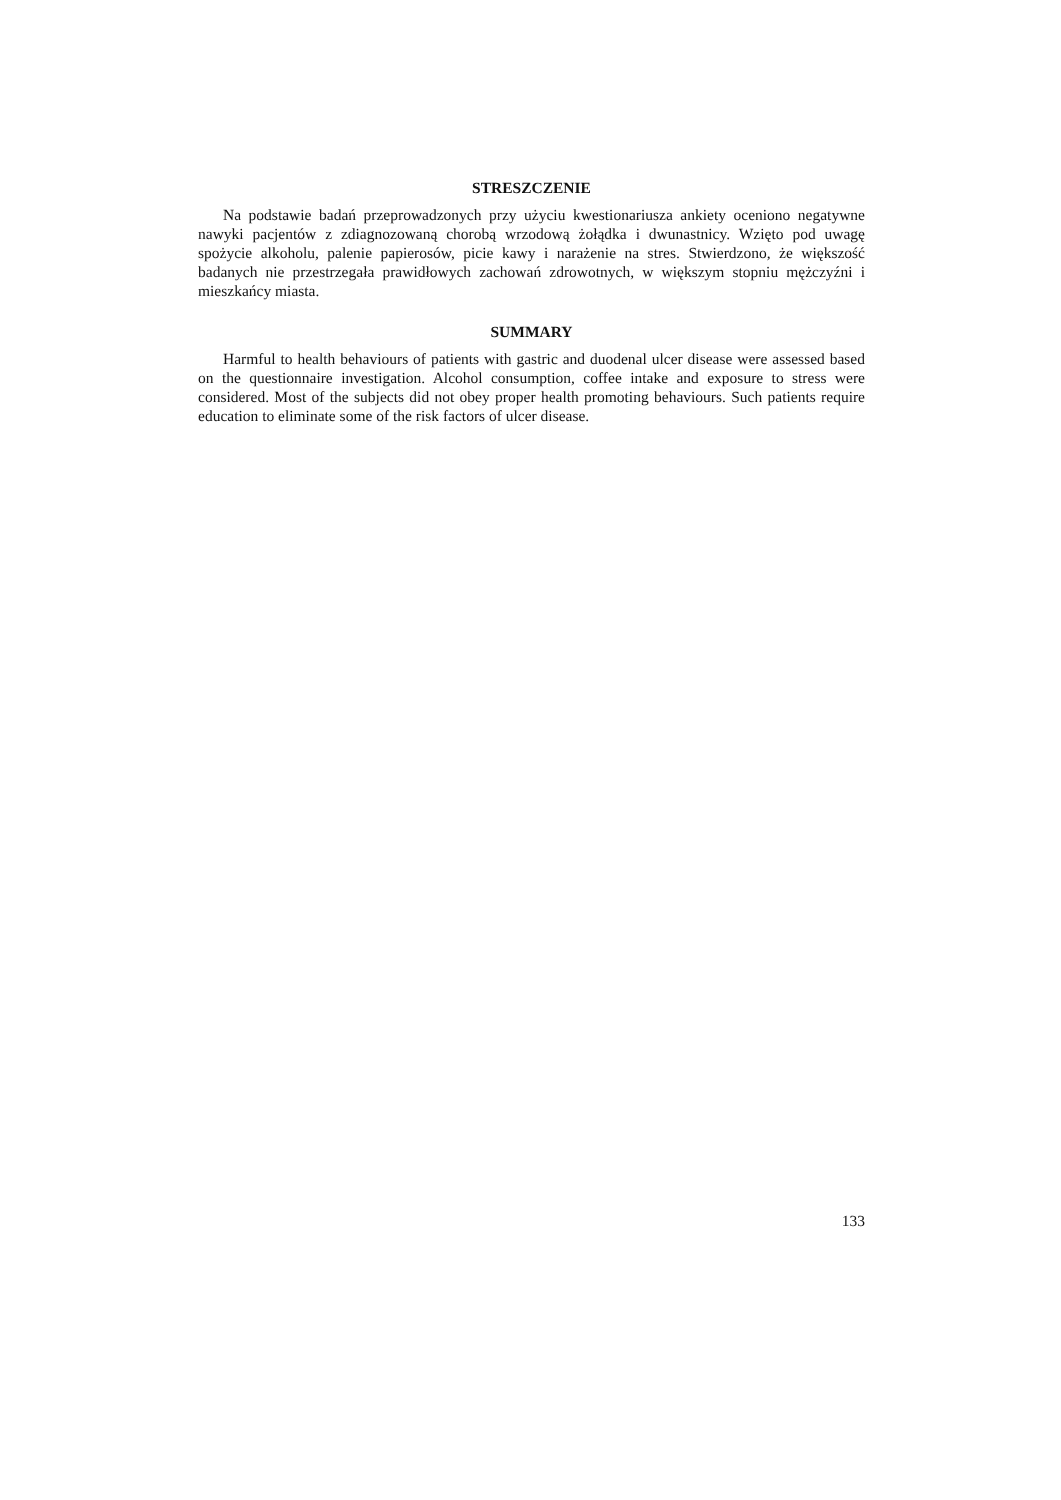STRESZCZENIE
Na podstawie badań przeprowadzonych przy użyciu kwestionariusza ankiety oceniono negatywne nawyki pacjentów z zdiagnozowaną chorobą wrzodową żołądka i dwunastnicy. Wzięto pod uwagę spożycie alkoholu, palenie papierosów, picie kawy i narażenie na stres. Stwierdzono, że większość badanych nie przestrzegała prawidłowych zachowań zdrowotnych, w większym stopniu mężczyźni i mieszkańcy miasta.
SUMMARY
Harmful to health behaviours of patients with gastric and duodenal ulcer disease were assessed based on the questionnaire investigation. Alcohol consumption, coffee intake and exposure to stress were considered. Most of the subjects did not obey proper health promoting behaviours. Such patients require education to eliminate some of the risk factors of ulcer disease.
133